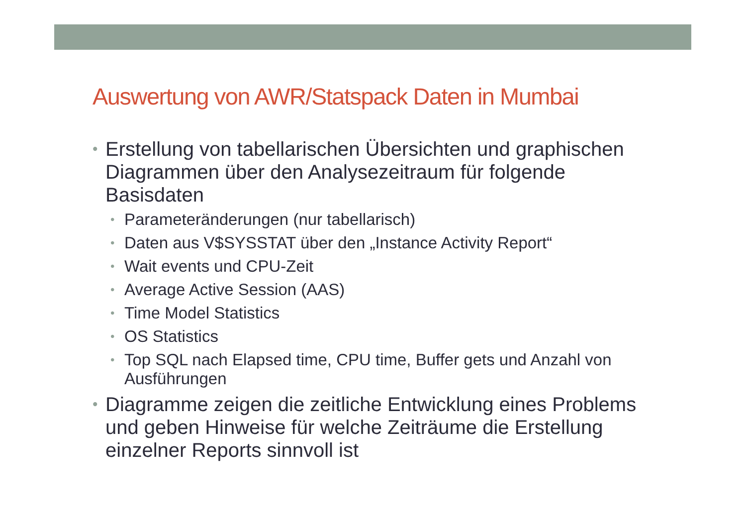Auswertung von AWR/Statspack Daten in Mumbai
• Erstellung von tabellarischen Übersichten und graphischen Diagrammen über den Analysezeitraum für folgende Basisdaten
• Parameteränderungen (nur tabellarisch)
• Daten aus V$SYSSTAT über den „Instance Activity Report“
• Wait events und CPU-Zeit
• Average Active Session (AAS)
• Time Model Statistics
• OS Statistics
• Top SQL nach Elapsed time, CPU time, Buffer gets und Anzahl von Ausführungen
• Diagramme zeigen die zeitliche Entwicklung eines Problems und geben Hinweise für welche Zeiträume die Erstellung einzelner Reports sinnvoll ist